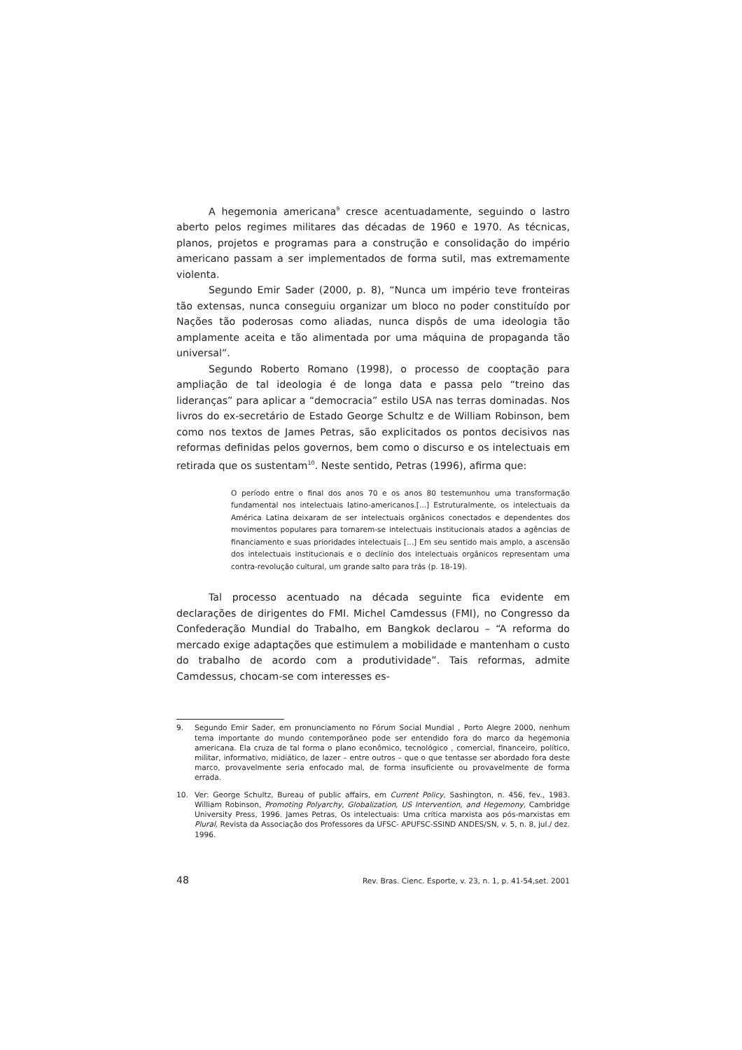A hegemonia americana<sup>9</sup> cresce acentuadamente, seguindo o lastro aberto pelos regimes militares das décadas de 1960 e 1970. As técnicas, planos, projetos e programas para a construção e consolidação do império americano passam a ser implementados de forma sutil, mas extremamente violenta.
Segundo Emir Sader (2000, p. 8), “Nunca um império teve fronteiras tão extensas, nunca conseguiu organizar um bloco no poder constituído por Nações tão poderosas como aliadas, nunca dispôs de uma ideologia tão amplamente aceita e tão alimentada por uma máquina de propaganda tão universal”.
Segundo Roberto Romano (1998), o processo de cooptação para ampliação de tal ideologia é de longa data e passa pelo “treino das lideranças” para aplicar a “democracia” estilo USA nas terras dominadas. Nos livros do ex-secretário de Estado George Schultz e de William Robinson, bem como nos textos de James Petras, são explicitados os pontos decisivos nas reformas definidas pelos governos, bem como o discurso e os intelectuais em retirada que os sustentam<sup>10</sup>. Neste sentido, Petras (1996), afirma que:
O período entre o final dos anos 70 e os anos 80 testemunhou uma transformação fundamental nos intelectuais latino-americanos.[...] Estruturalmente, os intelectuais da América Latina deixaram de ser intelectuais orgânicos conectados e dependentes dos movimentos populares para tornarem-se intelectuais institucionais atados a agências de financiamento e suas prioridades intelectuais [...] Em seu sentido mais amplo, a ascensão dos intelectuais institucionais e o declínio dos intelectuais orgânicos representam uma contra-revolução cultural, um grande salto para trás (p. 18-19).
Tal processo acentuado na década seguinte fica evidente em declarações de dirigentes do FMI. Michel Camdessus (FMI), no Congresso da Confederação Mundial do Trabalho, em Bangkok declarou – “A reforma do mercado exige adaptações que estimulem a mobilidade e mantenham o custo do trabalho de acordo com a produtividade”. Tais reformas, admite Camdessus, chocam-se com interesses es-
9. Segundo Emir Sader, em pronunciamento no Fórum Social Mundial , Porto Alegre 2000, nenhum tema importante do mundo contemporâneo pode ser entendido fora do marco da hegemonia americana. Ela cruza de tal forma o plano econômico, tecnológico , comercial, financeiro, político, militar, informativo, midiático, de lazer – entre outros – que o que tentasse ser abordado fora deste marco, provavelmente seria enfocado mal, de forma insuficiente ou provavelmente de forma errada.
10. Ver: George Schultz, Bureau of public affairs, em Current Policy, Sashington, n. 456, fev., 1983. William Robinson, Promoting Polyarchy, Globalization, US Intervention, and Hegemony, Cambridge University Press, 1996. James Petras, Os intelectuais: Uma crítica marxista aos pós-marxistas em Plural, Revista da Associação dos Professores da UFSC- APUFSC-SSIND ANDES/SN, v. 5, n. 8, jul./ dez. 1996.
48 Rev. Bras. Cienc. Esporte, v. 23, n. 1, p. 41-54,set. 2001